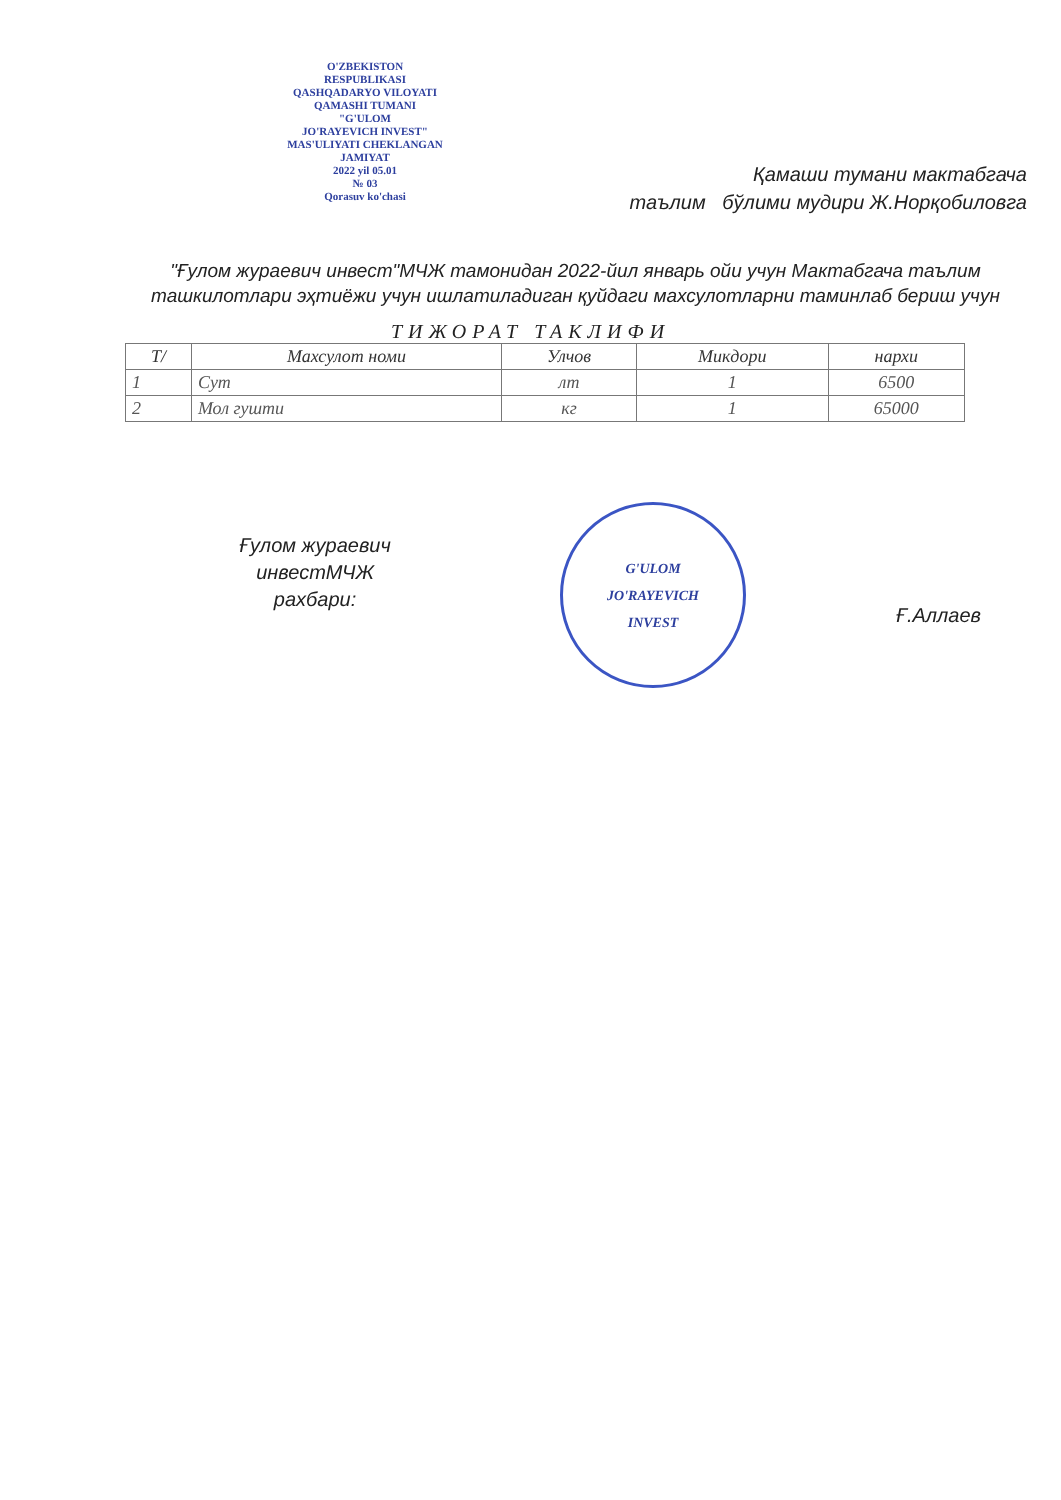O'ZBEKISTON
RESPUBLIKASI
QASHQADARYO VILOYATI
QAMASHI TUMANI
"G'ULOM
JO'RAYEVICH INVEST"
MAS'ULIYATI CHEKLANGAN
JAMIYAT
2022 yil 05.01
№ 03
Qorasuv ko'chasi
Қамаши тумани мактабгача
таълим бўлими мудири Ж.Норқобиловга
"Ғулом жураевич инвест"МЧЖ тамонидан 2022-йил январь ойи учун Мактабгача таълим ташкилотлари эҳтиёжи учун ишлатиладиган қуйдаги махсулотларни таминлаб бериш учун
ТИЖОРАТ ТАКЛИФИ
| Т/ | Махсулот номи | Улчов | Микдори | нархи |
| --- | --- | --- | --- | --- |
| 1 | Сут | лт | 1 | 6500 |
| 2 | Мол гушти | кг | 1 | 65000 |
Ғулом жураевич
инвестМЧЖ
рахбари:
G'ULOM
JO'RAYEVICH
INVEST
Ғ.Аллаев